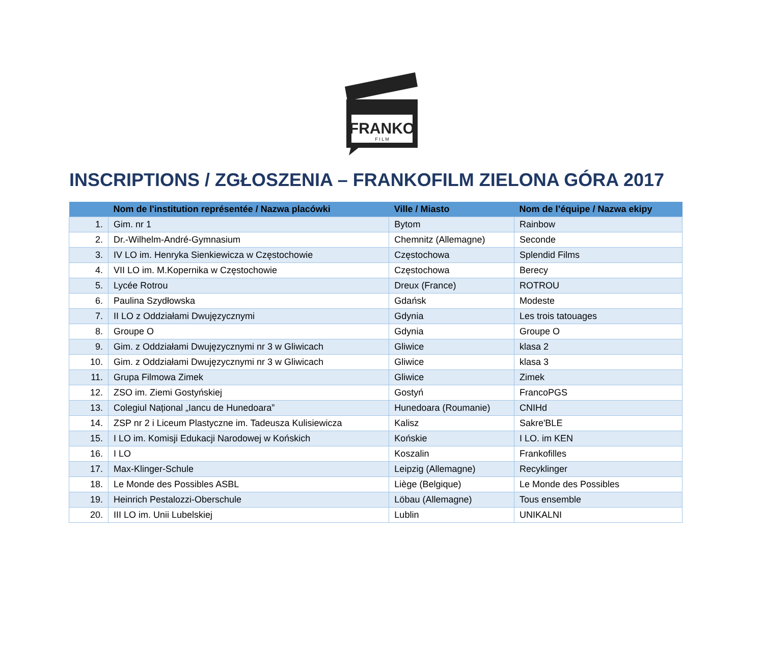FRANKO
F I L M
INSCRIPTIONS / ZGŁOSZENIA – FRANKOFILM ZIELONA GÓRA 2017
| | Nom de l'institution représentée / Nazwa placówki | Ville / Miasto | Nom de l’équipe / Nazwa ekipy |
| --- | --- | --- | --- |
| 1. | Gim. nr 1 | Bytom | Rainbow |
| 2. | Dr.-Wilhelm-André-Gymnasium | Chemnitz (Allemagne) | Seconde |
| 3. | IV LO im. Henryka Sienkiewicza w Częstochowie | Częstochowa | Splendid Films |
| 4. | VII LO im. M.Kopernika w Częstochowie | Częstochowa | Berecy |
| 5. | Lycée Rotrou | Dreux (France) | ROTROU |
| 6. | Paulina Szydłowska | Gdańsk | Modeste |
| 7. | II LO z Oddziałami Dwujęzycznymi | Gdynia | Les trois tatouages |
| 8. | Groupe O | Gdynia | Groupe O |
| 9. | Gim. z Oddziałami Dwujęzycznymi nr 3 w Gliwicach | Gliwice | klasa 2 |
| 10. | Gim. z Oddziałami Dwujęzycznymi nr 3 w Gliwicach | Gliwice | klasa 3 |
| 11. | Grupa Filmowa Zimek | Gliwice | Zimek |
| 12. | ZSO im. Ziemi Gostyńskiej | Gostyń | FrancoPGS |
| 13. | Colegiul Național „Iancu de Hunedoara” | Hunedoara (Roumanie) | CNIHd |
| 14. | ZSP nr 2 i Liceum Plastyczne im. Tadeusza Kulisiewicza | Kalisz | Sakre'BLE |
| 15. | I LO im. Komisji Edukacji Narodowej w Końskich | Końskie | I LO. im KEN |
| 16. | I LO | Koszalin | Frankofilles |
| 17. | Max-Klinger-Schule | Leipzig (Allemagne) | Recyklinger |
| 18. | Le Monde des Possibles ASBL | Liège (Belgique) | Le Monde des Possibles |
| 19. | Heinrich Pestalozzi-Oberschule | Löbau (Allemagne) | Tous ensemble |
| 20. | III LO im. Unii Lubelskiej | Lublin | UNIKALNI |